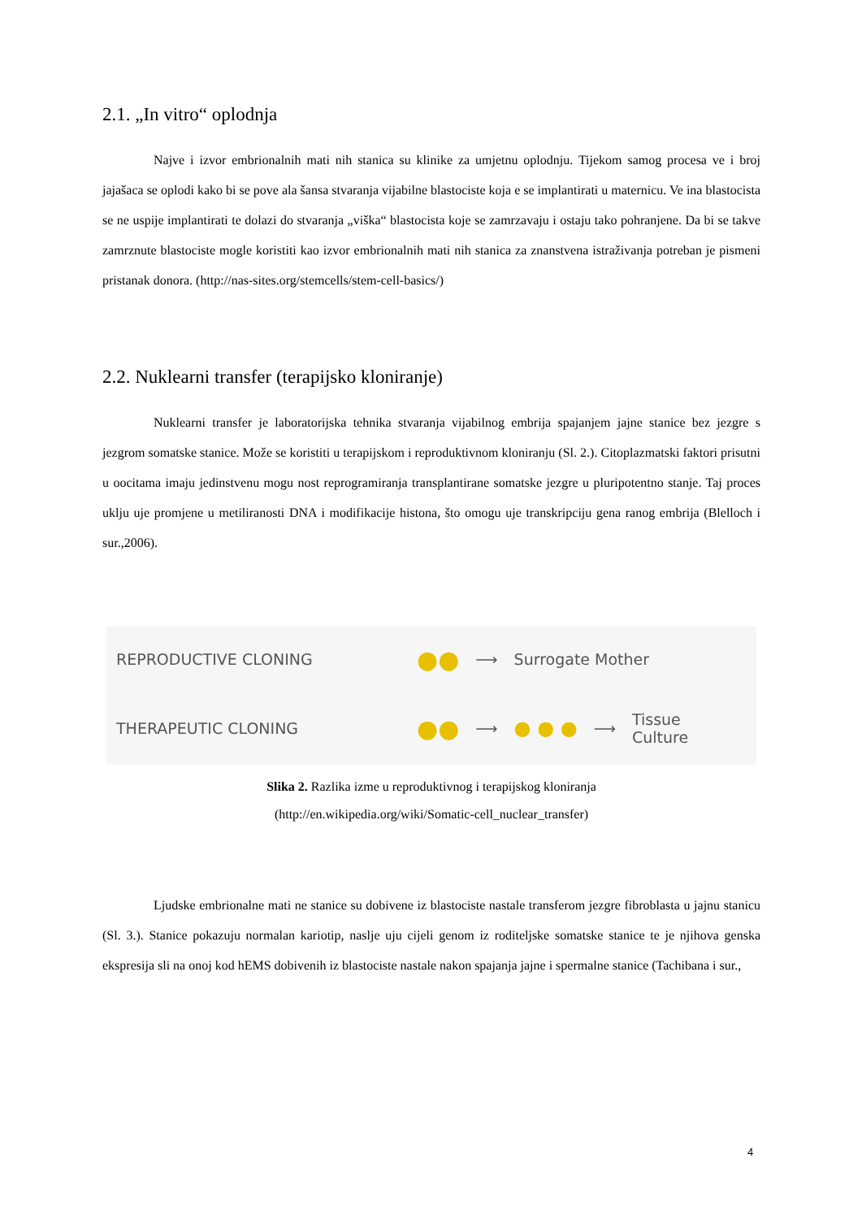2.1. „In vitro“ oplodnja
Najve i izvor embrionalnih mati nih stanica su klinike za umjetnu oplodnju. Tijekom samog procesa ve i broj jajašaca se oplodi kako bi se pove ala šansa stvaranja vijabilne blastociste koja e se implantirati u maternicu. Ve ina blastocista se ne uspije implantirati te dolazi do stvaranja „viška“ blastocista koje se zamrzavaju i ostaju tako pohranjene. Da bi se takve zamrznute blastociste mogle koristiti kao izvor embrionalnih mati nih stanica za znanstvena istraživanja potreban je pismeni pristanak donora. (http://nas-sites.org/stemcells/stem-cell-basics/)
2.2. Nuklearni transfer (terapijsko kloniranje)
Nuklearni transfer je laboratorijska tehnika stvaranja vijabilnog embrija spajanjem jajne stanice bez jezgre s jezgrom somatske stanice. Može se koristiti u terapijskom i reproduktivnom kloniranju (Sl. 2.). Citoplazmatski faktori prisutni u oocitama imaju jedinstvenu mogu nost reprogramiranja transplantirane somatske jezgre u pluripotentno stanje. Taj proces uklju uje promjene u metiliranosti DNA i modifikacije histona, što omogu uje transkripciju gena ranog embrija (Blelloch i sur.,2006).
REPRODUCTIVE CLONING ●● ⟶ Surrogate Mother
THERAPEUTIC CLONING ●● ⟶ ● ● ● ⟶ Tissue
Culture
Slika 2. Razlika izme u reproduktivnog i terapijskog kloniranja
(http://en.wikipedia.org/wiki/Somatic-cell_nuclear_transfer)
Ljudske embrionalne mati ne stanice su dobivene iz blastociste nastale transferom jezgre fibroblasta u jajnu stanicu (Sl. 3.). Stanice pokazuju normalan kariotip, naslje uju cijeli genom iz roditeljske somatske stanice te je njihova genska ekspresija sli na onoj kod hEMS dobivenih iz blastociste nastale nakon spajanja jajne i spermalne stanice (Tachibana i sur.,
4